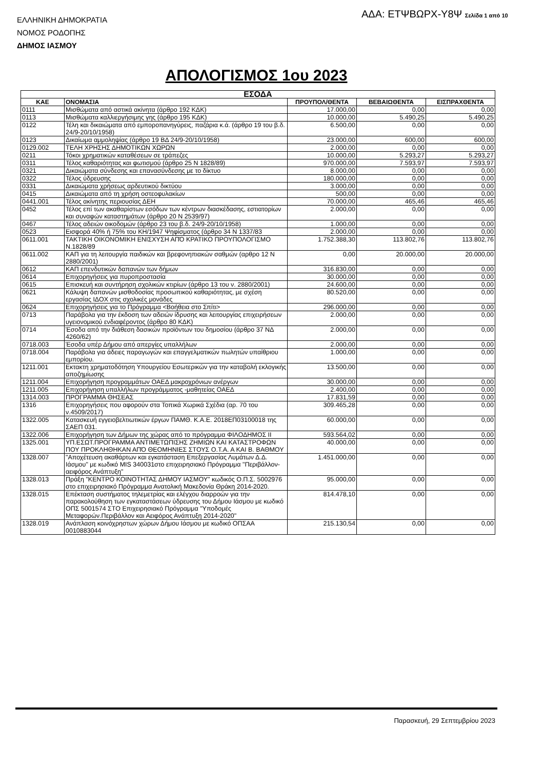ΕΛΛΗΝΙΚΗ ΔΗΜΟΚΡΑΤΙΑ
ΝΟΜΟΣ ΡΟΔΟΠΗΣ
ΔΗΜΟΣ ΙΑΣΜΟΥ
ΑΔΑ: ΕΤΨΒΩΡΧ-Υ8Ψ Σελίδα 1 από 10
ΑΠΟΛΟΓΙΣΜΟΣ 1ου 2023
| ΕΣΟΔΑ | | | | |
| --- | --- | --- | --- | --- |
| ΚΑΕ | ΟΝΟΜΑΣΙΑ | ΠΡΟΥΠΟΛ/ΘΕΝΤΑ | ΒΕΒΑΙΩΘΕΝΤΑ | ΕΙΣΠΡΑΧΘΕΝΤΑ |
| 0111 | Μισθώματα από αστικά ακίνητα (άρθρο 192 ΚΔΚ) | 17.000,00 | 0,00 | 0,00 |
| 0113 | Μισθώματα καλλιεργήσιμης γης (άρθρο 195 ΚΔΚ) | 10.000,00 | 5.490,25 | 5.490,25 |
| 0122 | Τέλη και δικαιώματα από εμποροπανηγύρεις, παζάρια κ.ά. (άρθρο 19 του β.δ. 24/9-20/10/1958) | 6.500,00 | 0,00 | 0,00 |
| 0123 | Δικαίωμα αμμοληψίας (άρθρο 19 ΒΔ 24/9-20/10/1958) | 23.000,00 | 600,00 | 600,00 |
| 0129.002 | ΤΕΛΗ ΧΡΗΣΗΣ ΔΗΜΟΤΙΚΩΝ ΧΩΡΩΝ | 2.000,00 | 0,00 | 0,00 |
| 0211 | Τόκοι χρηματικών καταθέσεων σε τράπεζες | 10.000,00 | 5.293,27 | 5.293,27 |
| 0311 | Τέλος καθαριότητας και φωτισμού (άρθρο 25 Ν 1828/89) | 970.000,00 | 7.593,97 | 7.593,97 |
| 0321 | Δικαιώματα σύνδεσης και επανασύνδεσης με το δίκτυο | 8.000,00 | 0,00 | 0,00 |
| 0322 | Τέλος ύδρευσης | 180.000,00 | 0,00 | 0,00 |
| 0331 | Δικαιώματα χρήσεως αρδευτικού δικτύου | 3.000,00 | 0,00 | 0,00 |
| 0415 | Δικαιώματα από τη χρήση οστεοφυλακίων | 500,00 | 0,00 | 0,00 |
| 0441.001 | Τέλος ακίνητης περιουσίας ΔΕΗ | 70.000,00 | 465,46 | 465,46 |
| 0452 | Τέλος επί των ακαθαρίστων εσόδων των κέντρων διασκέδασης, εστιατορίων και συναφών καταστημάτων (άρθρο 20 Ν 2539/97) | 2.000,00 | 0,00 | 0,00 |
| 0467 | Τέλος αδειών οικοδομών (άρθρο 23 του β.δ. 24/9-20/10/1958) | 1.000,00 | 0,00 | 0,00 |
| 0523 | Εισφορά 40% ή 75% του ΚΗ/1947 Ψηφίσματος (άρθρο 34 Ν 1337/83 | 2.000,00 | 0,00 | 0,00 |
| 0611.001 | ΤΑΚΤΙΚΗ ΟΙΚΟΝΟΜΙΚΗ ΕΝΙΣΧΥΣΗ ΑΠΌ ΚΡΑΤΙΚΟ ΠΡΟΥΠΟΛΟΓΙΣΜΟ Ν.1828/89 | 1.752.388,30 | 113.802,76 | 113.802,76 |
| 0611.002 | ΚΑΠ για τη λειτουργία παιδικών και βρεφονηπιακών σαθμών (αρθρο 12 Ν 2880/2001) | 0,00 | 20.000,00 | 20.000,00 |
| 0612 | ΚΑΠ επενδυτικών δαπανών των δήμων | 316.830,00 | 0,00 | 0,00 |
| 0614 | Επιχορηγήσεις για πυροπροστασία | 30.000,00 | 0,00 | 0,00 |
| 0615 | Επισκευή και συντήρηση σχολικών κτιρίων (άρθρο 13 του ν. 2880/2001) | 24.600,00 | 0,00 | 0,00 |
| 0621 | Κάλυψη δαπανών μισθοδοσίας προσωπικού καθαριότητας, με σχέση εργασίας ΙΔΟΧ στις σχολικές μονάδες | 80.520,00 | 0,00 | 0,00 |
| 0624 | Επιχορηγήσεις για το Πρόγραμμα <Βοήθεια στο Σπίτι> | 296.000,00 | 0,00 | 0,00 |
| 0713 | Παράβολα για την έκδοση των αδειών ίδρυσης και λειτουργίας επιχειρήσεων υγειονομικού ενδιαφέροντος (άρθρο 80 ΚΔΚ) | 2.000,00 | 0,00 | 0,00 |
| 0714 | Έσοδα από την διάθεση δασικών προϊόντων του δημοσίου (άρθρο 37 ΝΔ 4260/62) | 2.000,00 | 0,00 | 0,00 |
| 0718.003 | Έσοδα υπέρ Δήμου από απεργίες υπαλλήλων | 2.000,00 | 0,00 | 0,00 |
| 0718.004 | Παράβολα για άδειες παραγωγών και επαγγελματικών πωλητών υπαίθριου εμπορίου. | 1.000,00 | 0,00 | 0,00 |
| 1211.001 | Εκτακτη χρηματοδότηση Υπουργείου Εσωτερικών για την καταβολή εκλογικής αποζημίωσης | 13.500,00 | 0,00 | 0,00 |
| 1211.004 | Επιχορήγηση προγραμμάτων ΟΑΕΔ μακροχρόνιων ανέργων | 30.000,00 | 0,00 | 0,00 |
| 1211.005 | Επιχορήγηση υπαλλήλων προγράμματος -μαθητείας ΟΑΕΔ | 2.400,00 | 0,00 | 0,00 |
| 1314.003 | ΠΡΟΓΡΑΜΜΑ ΘΗΣΕΑΣ | 17.831,59 | 0,00 | 0,00 |
| 1316 | Επιχορηγήσεις που αφορούν στα Τοπικά Χωρικά Σχέδια (αρ. 70 του ν.4509/2017) | 309.465,28 | 0,00 | 0,00 |
| 1322.005 | Κατασκευή εγγειοβελτιωτικών έργων ΠΑΜΘ. Κ.Α.Ε. 2018ΕΠ03100018 της ΣΑΕΠ 031. | 60.000,00 | 0,00 | 0,00 |
| 1322.006 | Επιχορήγηση των Δήμων της χώρας από το πρόγραμμα ΦΙΛΟΔΗΜΟΣ ΙΙ | 593.564,02 | 0,00 | 0,00 |
| 1325.001 | ΥΠ.ΕΣΩΤ.ΠΡΟΓΡΑΜΜΑ ΑΝΤΙΜΕΤΩΠΙΣΗΣ ΖΗΜΙΩΝ ΚΑΙ ΚΑΤΑΣΤΡΟΦΩΝ ΠΟΥ ΠΡΟΚΛΗΘΗΚΑΝ ΑΠΌ ΘΕΟΜΗΝΙΕΣ ΣΤΟΥΣ Ο.Τ.Α. Α ΚΑΙ Β. ΒΑΘΜΟΥ | 40.000,00 | 0,00 | 0,00 |
| 1328.007 | "Αποχέτευση ακαθάρτων και εγκατάσταση Επεξεργασίας Λυμάτων Δ.Δ. Ιάσμου" με κωδικό MIS 340031στο επιχειρησιακό Πρόγραμμα "Περιβάλλον-αειφόρος Ανάπτυξη" | 1.451.000,00 | 0,00 | 0,00 |
| 1328.013 | Πράξη "ΚΕΝΤΡΟ ΚΟΙΝΟΤΗΤΑΣ ΔΗΜΟΥ ΙΑΣΜΟΥ" κωδικός Ο.Π.Σ. 5002976 στο επιχειρησιακό Πρόγραμμα Ανατολική Μακεδονία Θράκη 2014-2020. | 95.000,00 | 0,00 | 0,00 |
| 1328.015 | Επέκταση συστήματος τηλεμετρίας και ελέγχου διαρροών για την παρακολούθηση των εγκαταστάσεων ύδρευσης του Δήμου Ιάσμου με κωδικό ΟΠΣ 5001574 ΣΤΟ Επιχειρησιακό Πρόγραμμα "Υποδομές Μεταφορών.Περιβάλλον και Αειφόρος Ανάπτυξη 2014-2020" | 814.478,10 | 0,00 | 0,00 |
| 1328.019 | Ανάπλαση κοινόχρηστων χώρων Δήμου Ιάσμου με κωδικό ΟΠΣΑΑ 0010883044 | 215.130,54 | 0,00 | 0,00 |
Παρασκευή, 29 Σεπτεμβρίου 2023